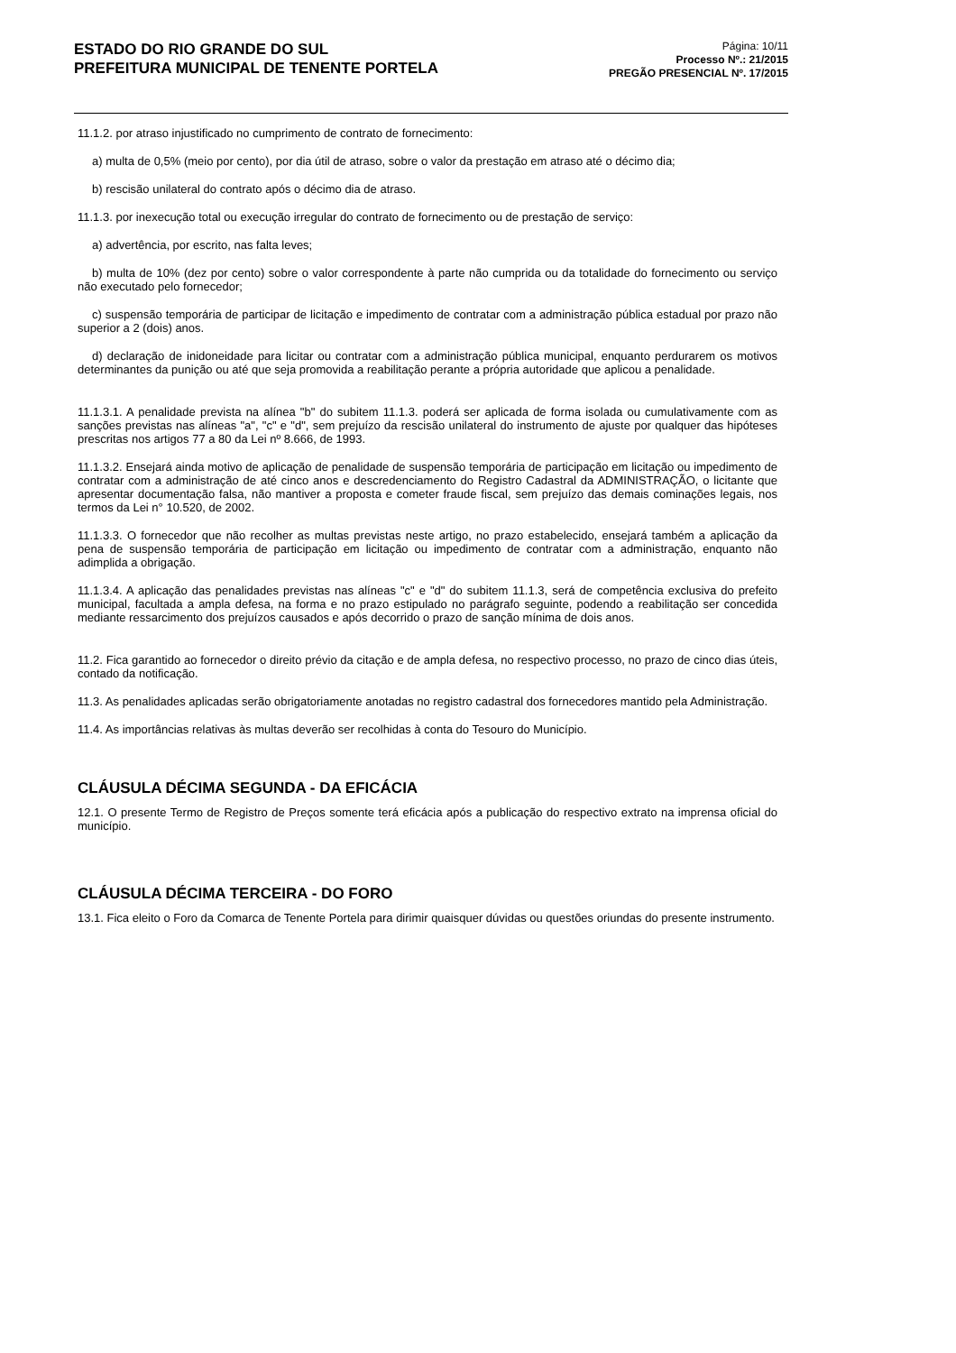ESTADO DO RIO GRANDE DO SUL
PREFEITURA MUNICIPAL DE TENENTE PORTELA
Página: 10/11
Processo Nº.: 21/2015
PREGÃO PRESENCIAL Nº. 17/2015
11.1.2. por atraso injustificado no cumprimento de contrato de fornecimento:
a) multa de 0,5% (meio por cento), por dia útil de atraso, sobre o valor da prestação em atraso até o décimo dia;
b) rescisão unilateral do contrato após o décimo dia de atraso.
11.1.3. por inexecução total ou execução irregular do contrato de fornecimento ou de prestação de serviço:
a) advertência, por escrito, nas falta leves;
b) multa de 10% (dez por cento) sobre o valor correspondente à parte não cumprida ou da totalidade do fornecimento ou serviço não executado pelo fornecedor;
c) suspensão temporária de participar de licitação e impedimento de contratar com a administração pública estadual por prazo não superior a 2 (dois) anos.
d) declaração de inidoneidade para licitar ou contratar com a administração pública municipal, enquanto perdurarem os motivos determinantes da punição ou até que seja promovida a reabilitação perante a própria autoridade que aplicou a penalidade.
11.1.3.1. A penalidade prevista na alínea "b" do subitem 11.1.3. poderá ser aplicada de forma isolada ou cumulativamente com as sanções previstas nas alíneas "a", "c" e "d", sem prejuízo da rescisão unilateral do instrumento de ajuste por qualquer das hipóteses prescritas nos artigos 77 a 80 da Lei nº 8.666, de 1993.
11.1.3.2. Ensejará ainda motivo de aplicação de penalidade de suspensão temporária de participação em licitação ou impedimento de contratar com a administração de até cinco anos e descredenciamento do Registro Cadastral da ADMINISTRAÇÃO, o licitante que apresentar documentação falsa, não mantiver a proposta e cometer fraude fiscal, sem prejuízo das demais cominações legais, nos termos da Lei n° 10.520, de 2002.
11.1.3.3. O fornecedor que não recolher as multas previstas neste artigo, no prazo estabelecido, ensejará também a aplicação da pena de suspensão temporária de participação em licitação ou impedimento de contratar com a administração, enquanto não adimplida a obrigação.
11.1.3.4. A aplicação das penalidades previstas nas alíneas "c" e "d" do subitem 11.1.3, será de competência exclusiva do prefeito municipal, facultada a ampla defesa, na forma e no prazo estipulado no parágrafo seguinte, podendo a reabilitação ser concedida mediante ressarcimento dos prejuízos causados e após decorrido o prazo de sanção mínima de dois anos.
11.2. Fica garantido ao fornecedor o direito prévio da citação e de ampla defesa, no respectivo processo, no prazo de cinco dias úteis, contado da notificação.
11.3. As penalidades aplicadas serão obrigatoriamente anotadas no registro cadastral dos fornecedores mantido pela Administração.
11.4. As importâncias relativas às multas deverão ser recolhidas à conta do Tesouro do Município.
CLÁUSULA DÉCIMA SEGUNDA - DA EFICÁCIA
12.1. O presente Termo de Registro de Preços somente terá eficácia após a publicação do respectivo extrato na imprensa oficial do município.
CLÁUSULA DÉCIMA TERCEIRA - DO FORO
13.1. Fica eleito o Foro da Comarca de Tenente Portela para dirimir quaisquer dúvidas ou questões oriundas do presente instrumento.